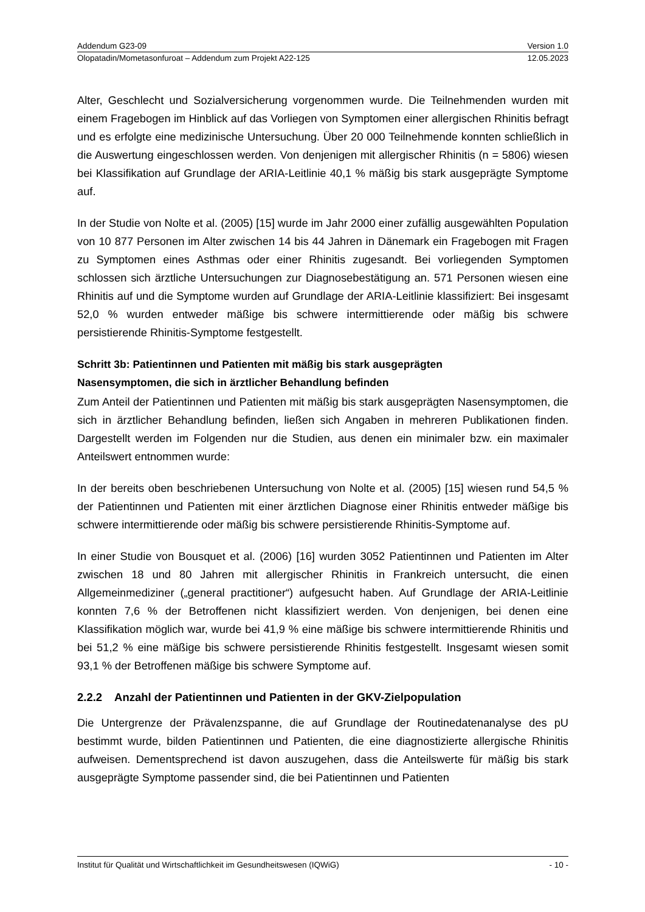Addendum G23-09 Version 1.0
Olopatadin/Mometasonfuroat – Addendum zum Projekt A22-125 12.05.2023
Alter, Geschlecht und Sozialversicherung vorgenommen wurde. Die Teilnehmenden wurden mit einem Fragebogen im Hinblick auf das Vorliegen von Symptomen einer allergischen Rhinitis befragt und es erfolgte eine medizinische Untersuchung. Über 20 000 Teilnehmende konnten schließlich in die Auswertung eingeschlossen werden. Von denjenigen mit allergischer Rhinitis (n = 5806) wiesen bei Klassifikation auf Grundlage der ARIA-Leitlinie 40,1 % mäßig bis stark ausgeprägte Symptome auf.
In der Studie von Nolte et al. (2005) [15] wurde im Jahr 2000 einer zufällig ausgewählten Population von 10 877 Personen im Alter zwischen 14 bis 44 Jahren in Dänemark ein Fragebogen mit Fragen zu Symptomen eines Asthmas oder einer Rhinitis zugesandt. Bei vorliegenden Symptomen schlossen sich ärztliche Untersuchungen zur Diagnosebestätigung an. 571 Personen wiesen eine Rhinitis auf und die Symptome wurden auf Grundlage der ARIA-Leitlinie klassifiziert: Bei insgesamt 52,0 % wurden entweder mäßige bis schwere intermittierende oder mäßig bis schwere persistierende Rhinitis-Symptome festgestellt.
Schritt 3b: Patientinnen und Patienten mit mäßig bis stark ausgeprägten
Nasensymptomen, die sich in ärztlicher Behandlung befinden
Zum Anteil der Patientinnen und Patienten mit mäßig bis stark ausgeprägten Nasensymptomen, die sich in ärztlicher Behandlung befinden, ließen sich Angaben in mehreren Publikationen finden. Dargestellt werden im Folgenden nur die Studien, aus denen ein minimaler bzw. ein maximaler Anteilswert entnommen wurde:
In der bereits oben beschriebenen Untersuchung von Nolte et al. (2005) [15] wiesen rund 54,5 % der Patientinnen und Patienten mit einer ärztlichen Diagnose einer Rhinitis entweder mäßige bis schwere intermittierende oder mäßig bis schwere persistierende Rhinitis-Symptome auf.
In einer Studie von Bousquet et al. (2006) [16] wurden 3052 Patientinnen und Patienten im Alter zwischen 18 und 80 Jahren mit allergischer Rhinitis in Frankreich untersucht, die einen Allgemeinmediziner („general practitioner“) aufgesucht haben. Auf Grundlage der ARIA-Leitlinie konnten 7,6 % der Betroffenen nicht klassifiziert werden. Von denjenigen, bei denen eine Klassifikation möglich war, wurde bei 41,9 % eine mäßige bis schwere intermittierende Rhinitis und bei 51,2 % eine mäßige bis schwere persistierende Rhinitis festgestellt. Insgesamt wiesen somit 93,1 % der Betroffenen mäßige bis schwere Symptome auf.
2.2.2 Anzahl der Patientinnen und Patienten in der GKV-Zielpopulation
Die Untergrenze der Prävalenzspanne, die auf Grundlage der Routinedatenanalyse des pU bestimmt wurde, bilden Patientinnen und Patienten, die eine diagnostizierte allergische Rhinitis aufweisen. Dementsprechend ist davon auszugehen, dass die Anteilswerte für mäßig bis stark ausgeprägte Symptome passender sind, die bei Patientinnen und Patienten
Institut für Qualität und Wirtschaftlichkeit im Gesundheitswesen (IQWiG) - 10 -